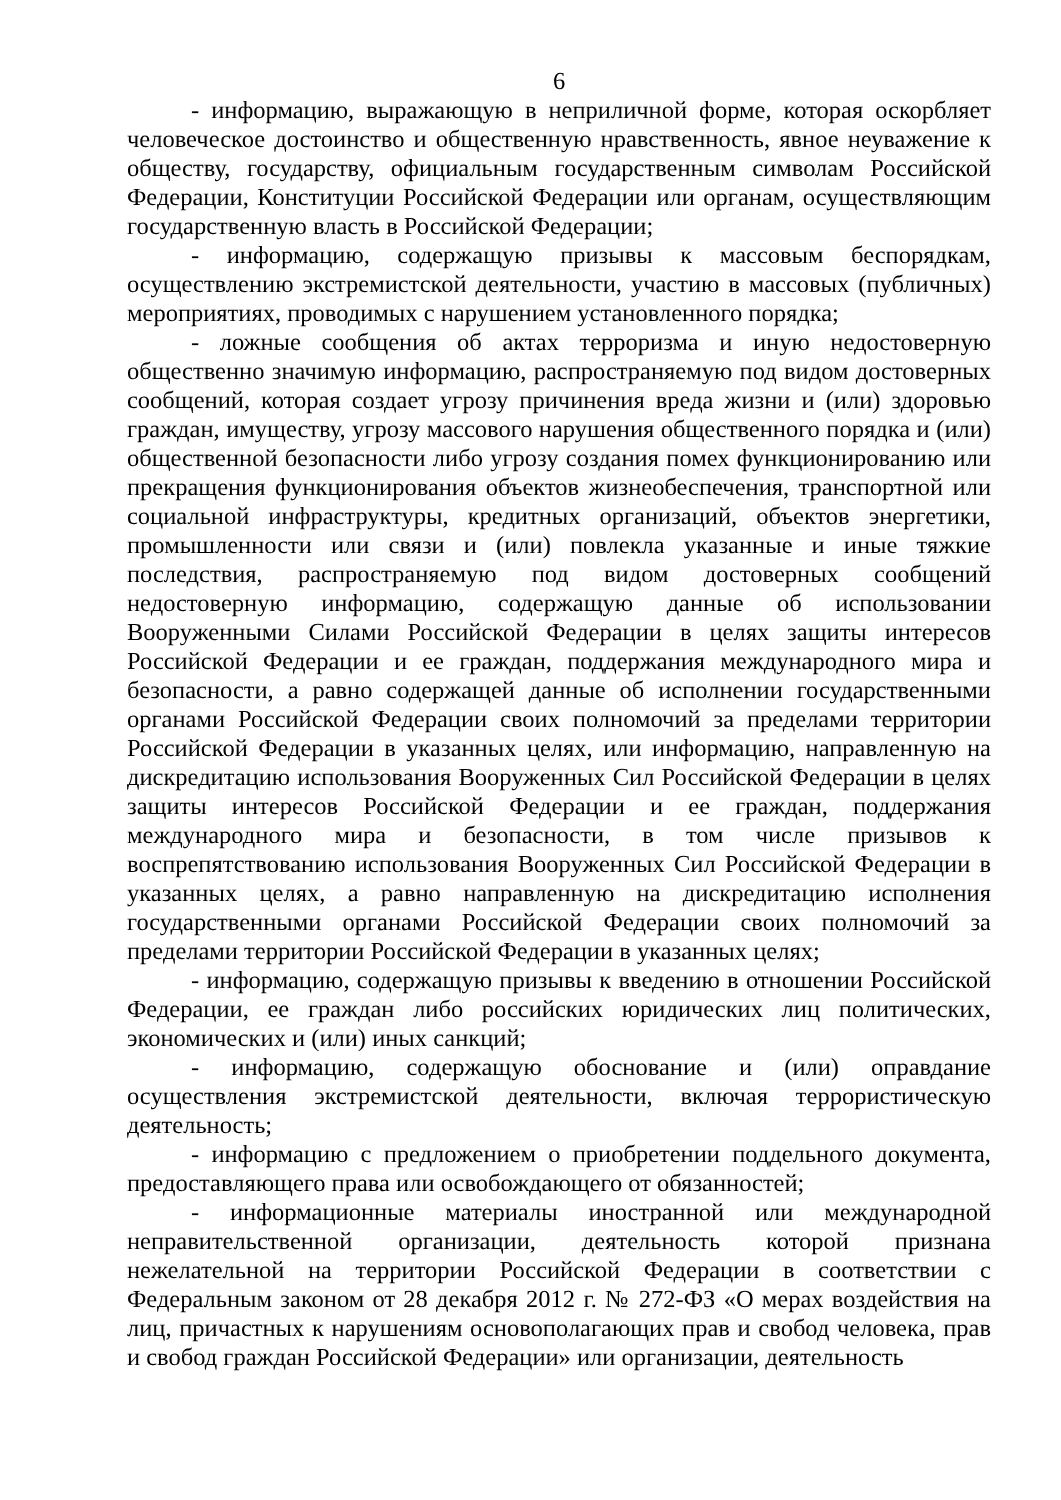6
- информацию, выражающую в неприличной форме, которая оскорбляет человеческое достоинство и общественную нравственность, явное неуважение к обществу, государству, официальным государственным символам Российской Федерации, Конституции Российской Федерации или органам, осуществляющим государственную власть в Российской Федерации;
- информацию, содержащую призывы к массовым беспорядкам, осуществлению экстремистской деятельности, участию в массовых (публичных) мероприятиях, проводимых с нарушением установленного порядка;
- ложные сообщения об актах терроризма и иную недостоверную общественно значимую информацию, распространяемую под видом достоверных сообщений, которая создает угрозу причинения вреда жизни и (или) здоровью граждан, имуществу, угрозу массового нарушения общественного порядка и (или) общественной безопасности либо угрозу создания помех функционированию или прекращения функционирования объектов жизнеобеспечения, транспортной или социальной инфраструктуры, кредитных организаций, объектов энергетики, промышленности или связи и (или) повлекла указанные и иные тяжкие последствия, распространяемую под видом достоверных сообщений недостоверную информацию, содержащую данные об использовании Вооруженными Силами Российской Федерации в целях защиты интересов Российской Федерации и ее граждан, поддержания международного мира и безопасности, а равно содержащей данные об исполнении государственными органами Российской Федерации своих полномочий за пределами территории Российской Федерации в указанных целях, или информацию, направленную на дискредитацию использования Вооруженных Сил Российской Федерации в целях защиты интересов Российской Федерации и ее граждан, поддержания международного мира и безопасности, в том числе призывов к воспрепятствованию использования Вооруженных Сил Российской Федерации в указанных целях, а равно направленную на дискредитацию исполнения государственными органами Российской Федерации своих полномочий за пределами территории Российской Федерации в указанных целях;
- информацию, содержащую призывы к введению в отношении Российской Федерации, ее граждан либо российских юридических лиц политических, экономических и (или) иных санкций;
- информацию, содержащую обоснование и (или) оправдание осуществления экстремистской деятельности, включая террористическую деятельность;
- информацию с предложением о приобретении поддельного документа, предоставляющего права или освобождающего от обязанностей;
- информационные материалы иностранной или международной неправительственной организации, деятельность которой признана нежелательной на территории Российской Федерации в соответствии с Федеральным законом от 28 декабря 2012 г. № 272-ФЗ «О мерах воздействия на лиц, причастных к нарушениям основополагающих прав и свобод человека, прав и свобод граждан Российской Федерации» или организации, деятельность